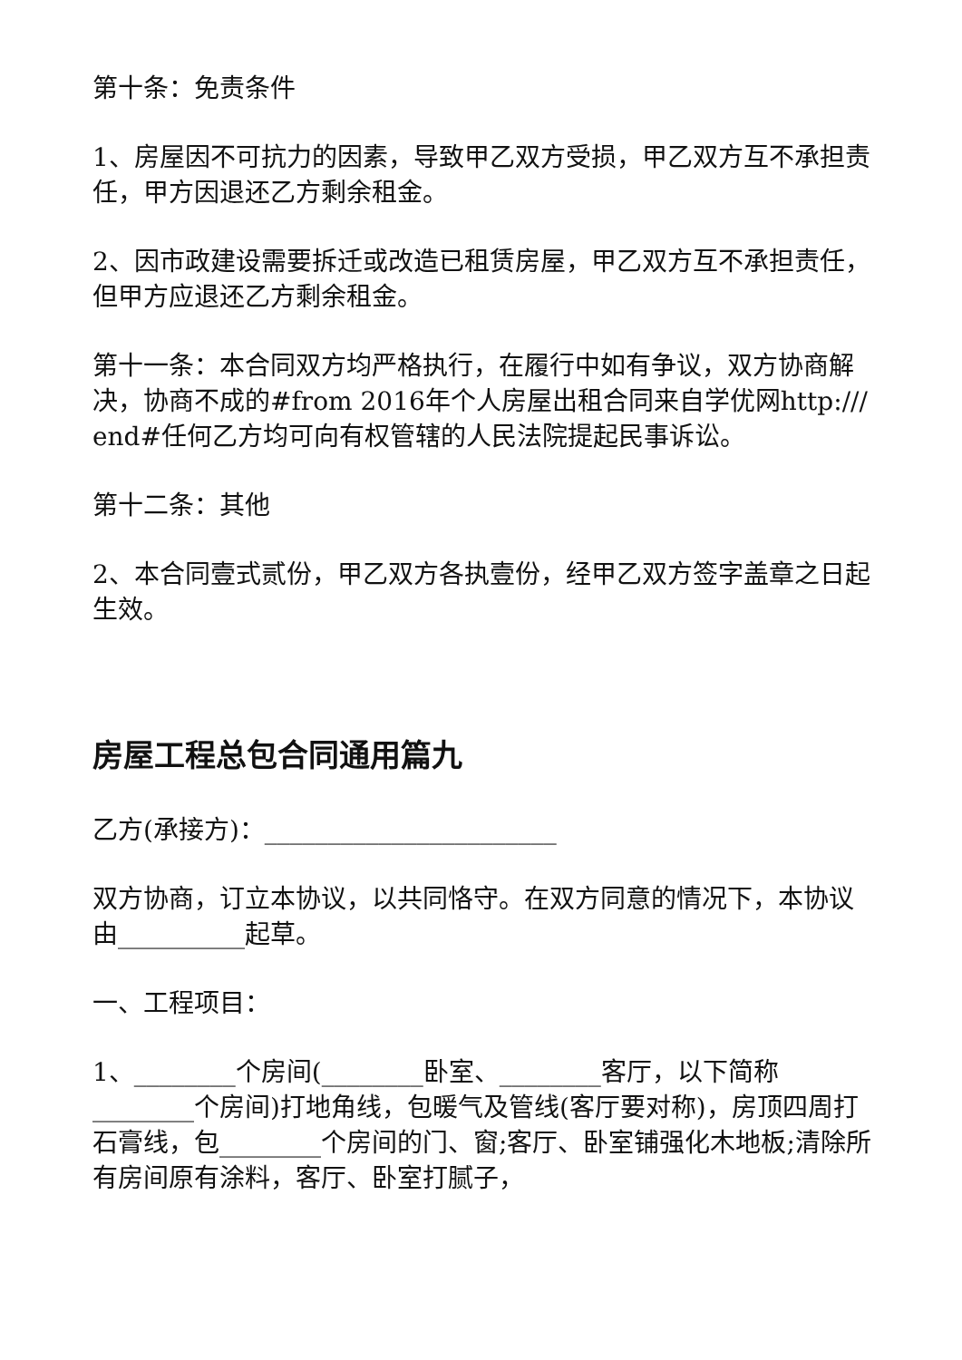第十条：免责条件
1、房屋因不可抗力的因素，导致甲乙双方受损，甲乙双方互不承担责任，甲方因退还乙方剩余租金。
2、因市政建设需要拆迁或改造已租赁房屋，甲乙双方互不承担责任，但甲方应退还乙方剩余租金。
第十一条：本合同双方均严格执行，在履行中如有争议，双方协商解决，协商不成的#from 2016年个人房屋出租合同来自学优网http:/// end#任何乙方均可向有权管辖的人民法院提起民事诉讼。
第十二条：其他
2、本合同壹式贰份，甲乙双方各执壹份，经甲乙双方签字盖章之日起生效。
房屋工程总包合同通用篇九
乙方(承接方)：_______________________
双方协商，订立本协议，以共同恪守。在双方同意的情况下，本协议由__________起草。
一、工程项目：
1、________个房间(________卧室、________客厅，以下简称________个房间)打地角线，包暖气及管线(客厅要对称)，房顶四周打石膏线，包________个房间的门、窗;客厅、卧室铺强化木地板;清除所有房间原有涂料，客厅、卧室打腻子，